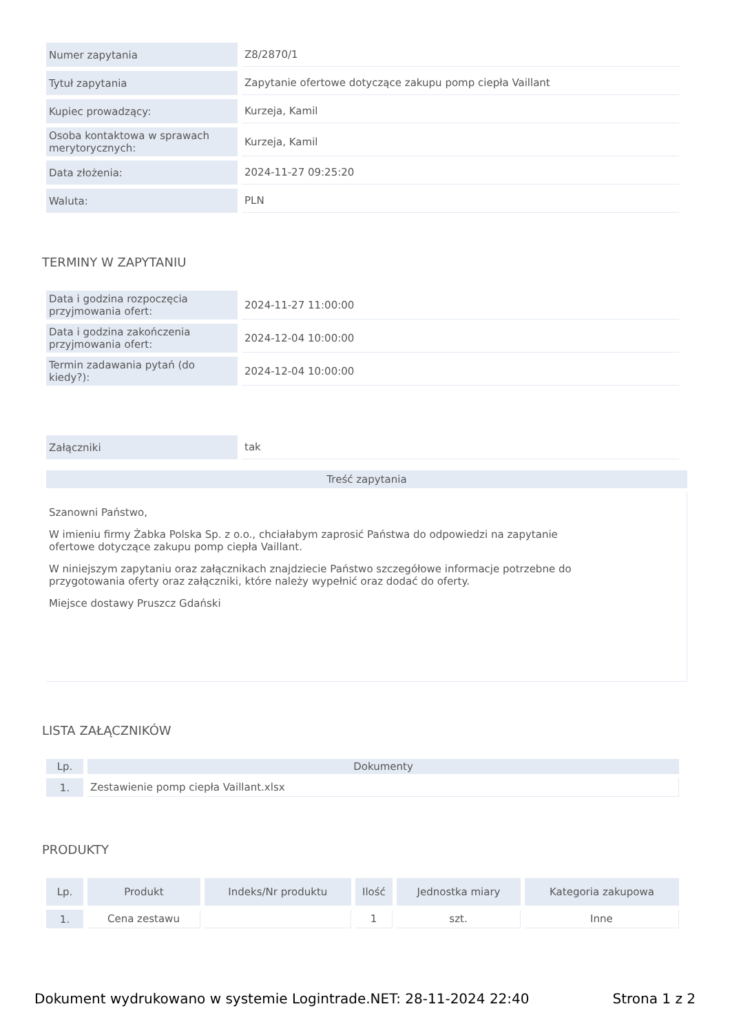| Numer zapytania | Z8/2870/1 |
| Tytuł zapytania | Zapytanie ofertowe dotyczące zakupu pomp ciepła Vaillant |
| Kupiec prowadzący: | Kurzeja, Kamil |
| Osoba kontaktowa w sprawach merytorycznych: | Kurzeja, Kamil |
| Data złożenia: | 2024-11-27 09:25:20 |
| Waluta: | PLN |
TERMINY W ZAPYTANIU
| Data i godzina rozpoczęcia przyjmowania ofert: | 2024-11-27 11:00:00 |
| Data i godzina zakończenia przyjmowania ofert: | 2024-12-04 10:00:00 |
| Termin zadawania pytań (do kiedy?): | 2024-12-04 10:00:00 |
| Załączniki | tak |
Treść zapytania
Szanowni Państwo,
W imieniu firmy Żabka Polska Sp. z o.o., chciałabym zaprosić Państwa do odpowiedzi na zapytanie ofertowe dotyczące zakupu pomp ciepła Vaillant.
W niniejszym zapytaniu oraz załącznikach znajdziecie Państwo szczegółowe informacje potrzebne do przygotowania oferty oraz załączniki, które należy wypełnić oraz dodać do oferty.
Miejsce dostawy Pruszcz Gdański
LISTA ZAŁĄCZNIKÓW
| Lp. | Dokumenty |
| --- | --- |
| 1. | Zestawienie pomp ciepła Vaillant.xlsx |
PRODUKTY
| Lp. | Produkt | Indeks/Nr produktu | Ilość | Jednostka miary | Kategoria zakupowa |
| --- | --- | --- | --- | --- | --- |
| 1. | Cena zestawu | | 1 | szt. | Inne |
Dokument wydrukowano w systemie Logintrade.NET: 28-11-2024 22:40 Strona 1 z 2